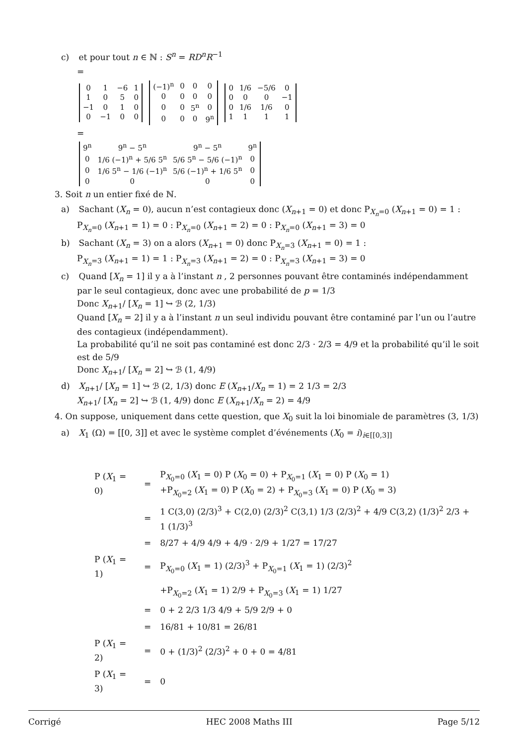c) et pour tout n ∈ ℕ : S<sup>n</sup> = RD<sup>n</sup>R<sup>−1</sup>
=
| 0 | 1 | −6 | 1 |
| 1 | 0 | 5 | 0 |
| −1 | 0 | 1 | 0 |
| 0 | −1 | 0 | 0 |
| (−1)<sup>n</sup> | 0 | 0 | 0 |
| 0 | 0 | 0 | 0 |
| 0 | 0 | 5<sup>n</sup> | 0 |
| 0 | 0 | 0 | 9<sup>n</sup> |
| 0 | 1/6 | −5/6 | 0 |
| 0 | 0 | 0 | −1 |
| 0 | 1/6 | 1/6 | 0 |
| 1 | 1 | 1 | 1 |
=
| 9<sup>n</sup> | 9<sup>n</sup> − 5<sup>n</sup> | 9<sup>n</sup> − 5<sup>n</sup> | 9<sup>n</sup> |
| 0 | 1/6 (−1)<sup>n</sup> + 5/6 5<sup>n</sup> | 5/6 5<sup>n</sup> − 5/6 (−1)<sup>n</sup> | 0 |
| 0 | 1/6 5<sup>n</sup> − 1/6 (−1)<sup>n</sup> | 5/6 (−1)<sup>n</sup> + 1/6 5<sup>n</sup> | 0 |
| 0 | 0 | 0 | 0 |
3. Soit n un entier fixé de ℕ.
a) Sachant (X<sub>n</sub> = 0), aucun n’est contagieux donc (X<sub>n+1</sub> = 0) et donc P<sub>X<sub>n</sub>=0</sub> (X<sub>n+1</sub> = 0) = 1 :
P<sub>X<sub>n</sub>=0</sub> (X<sub>n+1</sub> = 1) = 0 : P<sub>X<sub>n</sub>=0</sub> (X<sub>n+1</sub> = 2) = 0 : P<sub>X<sub>n</sub>=0</sub> (X<sub>n+1</sub> = 3) = 0
b) Sachant (X<sub>n</sub> = 3) on a alors (X<sub>n+1</sub> = 0) donc P<sub>X<sub>n</sub>=3</sub> (X<sub>n+1</sub> = 0) = 1 :
P<sub>X<sub>n</sub>=3</sub> (X<sub>n+1</sub> = 1) = 1 : P<sub>X<sub>n</sub>=3</sub> (X<sub>n+1</sub> = 2) = 0 : P<sub>X<sub>n</sub>=3</sub> (X<sub>n+1</sub> = 3) = 0
c) Quand [X<sub>n</sub> = 1] il y a à l’instant n , 2 personnes pouvant être contaminés indépendamment par le seul contagieux, donc avec une probabilité de p = 1/3
Donc X<sub>n+1</sub>/ [X<sub>n</sub> = 1] ↪ ℬ (2, 1/3)
Quand [X<sub>n</sub> = 2] il y a à l’instant n un seul individu pouvant être contaminé par l’un ou l’autre des contagieux (indépendamment).
La probabilité qu’il ne soit pas contaminé est donc 2/3 · 2/3 = 4/9 et la probabilité qu’il le soit est de 5/9
Donc X<sub>n+1</sub>/ [X<sub>n</sub> = 2] ↪ ℬ (1, 4/9)
d) X<sub>n+1</sub>/ [X<sub>n</sub> = 1] ↪ ℬ (2, 1/3) donc E (X<sub>n+1</sub>/X<sub>n</sub> = 1) = 2 1/3 = 2/3
X<sub>n+1</sub>/ [X<sub>n</sub> = 2] ↪ ℬ (1, 4/9) donc E (X<sub>n+1</sub>/X<sub>n</sub> = 2) = 4/9
4. On suppose, uniquement dans cette question, que X<sub>0</sub> suit la loi binomiale de paramètres (3, 1/3)
a) X<sub>1</sub> (Ω) = [[0, 3]] et avec le système complet d’événements (X<sub>0</sub> = i)<sub>i∈[[0,3]]</sub>
| P ( X<sub>1</sub> = 0) | = | P<sub>X<sub>0</sub>=0</sub> ( X<sub>1</sub> = 0) P ( X<sub>0</sub> = 0) + P<sub>X<sub>0</sub>=1</sub> ( X<sub>1</sub> = 0) P ( X<sub>0</sub> = 1) +P<sub>X<sub>0</sub>=2</sub> ( X<sub>1</sub> = 0) P ( X<sub>0</sub> = 2) + P<sub>X<sub>0</sub>=3</sub> ( X<sub>1</sub> = 0) P ( X<sub>0</sub> = 3) |
| | = | 1 C(3,0) (2/3)<sup>3</sup> + C(2,0) (2/3)<sup>2</sup> C(3,1) 1/3 (2/3)<sup>2</sup> + 4/9 C(3,2) (1/3)<sup>2</sup> 2/3 + 1 (1/3)<sup>3</sup> |
| | = | 8/27 + 4/9 4/9 + 4/9 · 2/9 + 1/27 = 17/27 |
| P ( X<sub>1</sub> = 1) | = | P<sub>X<sub>0</sub>=0</sub> ( X<sub>1</sub> = 1) (2/3)<sup>3</sup> + P<sub>X<sub>0</sub>=1</sub> ( X<sub>1</sub> = 1) (2/3)<sup>2</sup> |
| | | +P<sub>X<sub>0</sub>=2</sub> ( X<sub>1</sub> = 1) 2/9 + P<sub>X<sub>0</sub>=3</sub> ( X<sub>1</sub> = 1) 1/27 |
| | = | 0 + 2 2/3 1/3 4/9 + 5/9 2/9 + 0 |
| | = | 16/81 + 10/81 = 26/81 |
| P ( X<sub>1</sub> = 2) | = | 0 + (1/3)<sup>2</sup> (2/3)<sup>2</sup> + 0 + 0 = 4/81 |
| P ( X<sub>1</sub> = 3) | = | 0 |
Corrigé HEC 2008 Maths III Page 5/12